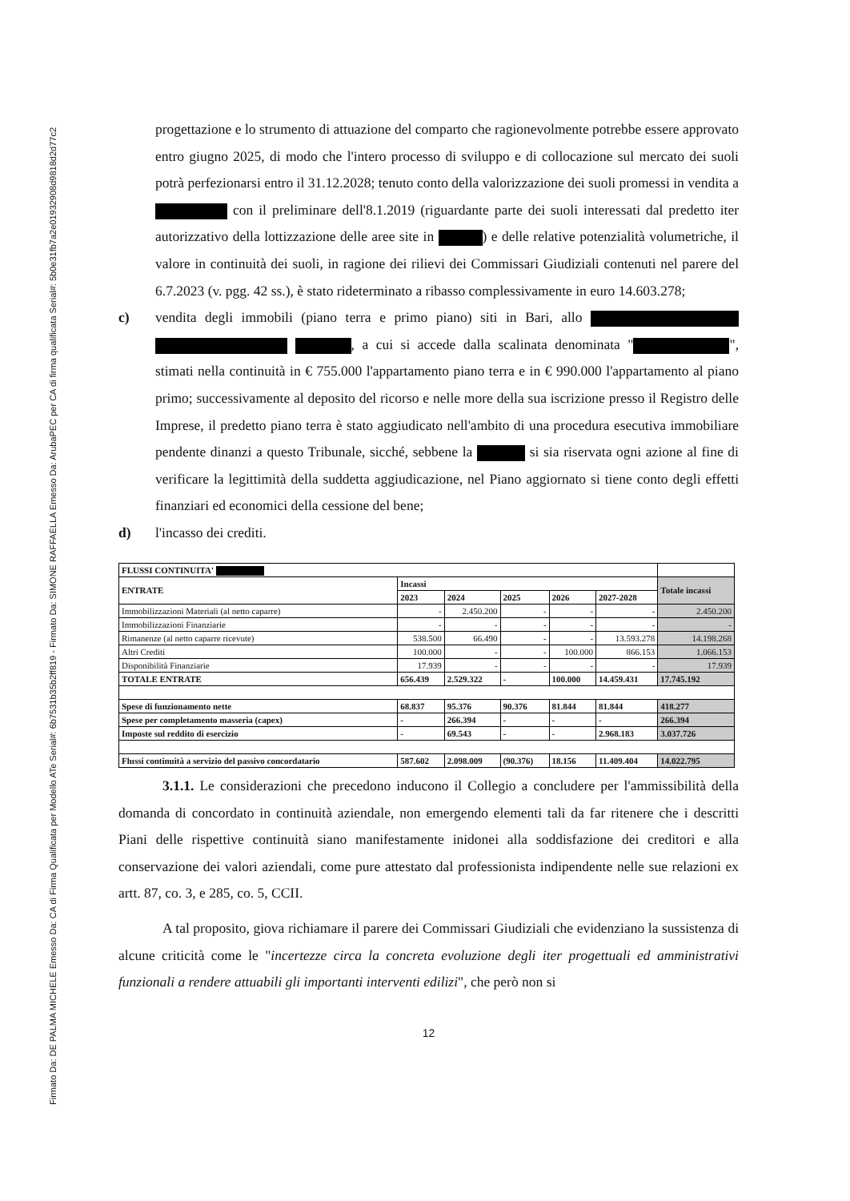Firmato Da: DE PALMA MICHELE Emesso Da: CA di Firma Qualificata per Modello ATe Serial#: 6b7531b35b2ff819 - Firmato Da: SIMONE RAFFAELLA Emesso Da: ArubaPEC per CA di firma qualificata Serial#: 5b0e31fb7a2e01932908d9818d2d77c2
progettazione e lo strumento di attuazione del comparto che ragionevolmente potrebbe essere approvato entro giugno 2025, di modo che l'intero processo di sviluppo e di collocazione sul mercato dei suoli potrà perfezionarsi entro il 31.12.2028; tenuto conto della valorizzazione dei suoli promessi in vendita a con il preliminare dell'8.1.2019 (riguardante parte dei suoli interessati dal predetto iter autorizzativo della lottizzazione delle aree site in ) e delle relative potenzialità volumetriche, il valore in continuità dei suoli, in ragione dei rilievi dei Commissari Giudiziali contenuti nel parere del 6.7.2023 (v. pgg. 42 ss.), è stato rideterminato a ribasso complessivamente in euro 14.603.278;
c) vendita degli immobili (piano terra e primo piano) siti in Bari, allo , a cui si accede dalla scalinata denominata " ", stimati nella continuità in € 755.000 l'appartamento piano terra e in € 990.000 l'appartamento al piano primo; successivamente al deposito del ricorso e nelle more della sua iscrizione presso il Registro delle Imprese, il predetto piano terra è stato aggiudicato nell'ambito di una procedura esecutiva immobiliare pendente dinanzi a questo Tribunale, sicché, sebbene la si sia riservata ogni azione al fine di verificare la legittimità della suddetta aggiudicazione, nel Piano aggiornato si tiene conto degli effetti finanziari ed economici della cessione del bene;
d) l'incasso dei crediti.
| FLUSSI CONTINUITA' | | | | | | |
| --- | --- | --- | --- | --- | --- | --- |
| ENTRATE | Incassi | | | | | Totale incassi |
| | 2023 | 2024 | 2025 | 2026 | 2027-2028 | |
| Immobilizzazioni Materiali (al netto caparre) | - | 2.450.200 | - | - | - | 2.450.200 |
| Immobilizzazioni Finanziarie | - | - | - | - | - | - |
| Rimanenze (al netto caparre ricevute) | 538.500 | 66.490 | - | - | 13.593.278 | 14.198.268 |
| Altri Crediti | 100.000 | - | - | 100.000 | 866.153 | 1.066.153 |
| Disponibilità Finanziarie | 17.939 | - | - | - | - | 17.939 |
| TOTALE ENTRATE | 656.439 | 2.529.322 | - | 100.000 | 14.459.431 | 17.745.192 |
| Spese di funzionamento nette | 68.837 | 95.376 | 90.376 | 81.844 | 81.844 | 418.277 |
| Spese per completamento masseria (capex) | - | 266.394 | - | - | - | 266.394 |
| Imposte sul reddito di esercizio | - | 69.543 | - | - | 2.968.183 | 3.037.726 |
| Flussi continuità a servizio del passivo concordatario | 587.602 | 2.098.009 | (90.376) | 18.156 | 11.409.404 | 14.022.795 |
3.1.1. Le considerazioni che precedono inducono il Collegio a concludere per l'ammissibilità della domanda di concordato in continuità aziendale, non emergendo elementi tali da far ritenere che i descritti Piani delle rispettive continuità siano manifestamente inidonei alla soddisfazione dei creditori e alla conservazione dei valori aziendali, come pure attestato dal professionista indipendente nelle sue relazioni ex artt. 87, co. 3, e 285, co. 5, CCII.
A tal proposito, giova richiamare il parere dei Commissari Giudiziali che evidenziano la sussistenza di alcune criticità come le "incertezze circa la concreta evoluzione degli iter progettuali ed amministrativi funzionali a rendere attuabili gli importanti interventi edilizi", che però non si
12